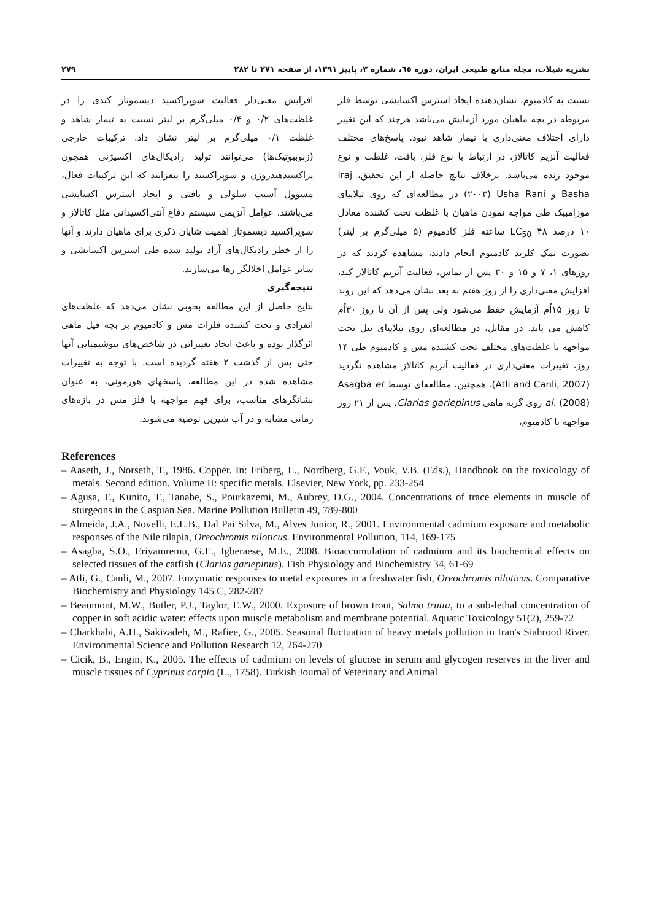نشریه شیلات، مجله منابع طبیعی ایران، دوره ٦٥، شماره ٣، پاییز ١٣٩١، از صفحه ٢٧١ تا ٢٨٢ ٢٧٩
نسبت به کادمیوم، نشان‌دهنده ایجاد استرس اکسایشی توسط فلز مربوطه در بچه ماهیان مورد آزمایش می‌باشد هرچند که این تغییر دارای اختلاف معنی‌داری با تیمار شاهد نبود. پاسخ‌های مختلف فعالیت آنزیم کاتالاز، در ارتباط با نوع فلز، بافت، غلظت و نوع موجود زنده می‌باشد. برخلاف نتایج حاصله از این تحقیق، iraj Basha و Usha Rani (٢٠٠٣) در مطالعه‌ای که روی تیلاپیای موزامبیک طی مواجه نمودن ماهیان با غلظت تحت کشنده معادل ١٠ درصد LC<sub>50</sub> ۴٨ ساعته فلز کادمیوم (۵ میلی‌گرم بر لیتر) بصورت نمک کلرید کادمیوم انجام دادند، مشاهده کردند که در روزهای ١، ٧ و ١۵ و ٣٠ پس از تماس، فعالیت آنزیم کاتالاز کبد، افزایش معنی‌داری را از روز هفتم به بعد نشان می‌دهد که این روند تا روز ١۵اُم آزمایش حفظ می‌شود ولی پس از آن تا روز ٣٠اُم کاهش می یابد. در مقابل، در مطالعه‌ای روی تیلاپیای نیل تحت مواجهه با غلظت‌های مختلف تحت کشنده مس و کادمیوم طی ١۴ روز، تغییرات معنی‌داری در فعالیت آنزیم کاتالاز مشاهده نگردید (Atli and Canli, 2007). همچنین، مطالعه‌ای توسط Asagba et al. (2008) روی گربه ماهی Clarias gariepinus، پس از ٢١ روز مواجهه با کادمیوم،
افزایش معنی‌دار فعالیت سوپراکسید دیسموتاز کبدی را در غلظت‌های ٠/٢ و ٠/۴ میلی‌گرم بر لیتر نسبت به تیمار شاهد و غلظت ٠/١ میلی‌گرم بر لیتر نشان داد. ترکیبات خارجی (زنوبیوتیک‌ها) می‌توانند تولید رادیکال‌های اکسیژنی همچون پراکسیدهیدروژن و سوپراکسید را بیفزایند که این ترکیبات فعال، مسوول آسیب سلولی و بافتی و ایجاد استرس اکسایشی می‌باشند. عوامل آنزیمی سیستم دفاع آنتی‌اکسیدانی مثل کاتالاز و سوپراکسید دیسموتاز اهمیت شایان ذکری برای ماهیان دارند و آنها را از خطر رادیکال‌های آزاد تولید شده طی استرس اکسایشی و سایر عوامل اخلالگر رها می‌سازند.
نتیجه‌گیری
نتایج حاصل از این مطالعه بخوبی نشان می‌دهد که غلظت‌های انفرادی و تحت کشنده فلزات مس و کادمیوم بر بچه فیل ماهی اثرگذار بوده و باعث ایجاد تغییراتی در شاخص‌های بیوشیمیایی آنها حتی پس از گذشت ٢ هفته گردیده است. با توجه به تغییرات مشاهده شده در این مطالعه، پاسخهای هورمونی، به عنوان نشانگرهای مناسب، برای فهم مواجهه با فلز مس در بازه‌های زمانی مشابه و در آب شیرین توصیه می‌شوند.
References
– Aaseth, J., Norseth, T., 1986. Copper. In: Friberg, L., Nordberg, G.F., Vouk, V.B. (Eds.), Handbook on the toxicology of metals. Second edition. Volume II: specific metals. Elsevier, New York, pp. 233-254
– Agusa, T., Kunito, T., Tanabe, S., Pourkazemi, M., Aubrey, D.G., 2004. Concentrations of trace elements in muscle of sturgeons in the Caspian Sea. Marine Pollution Bulletin 49, 789-800
– Almeida, J.A., Novelli, E.L.B., Dal Pai Silva, M., Alves Junior, R., 2001. Environmental cadmium exposure and metabolic responses of the Nile tilapia, Oreochromis niloticus. Environmental Pollution, 114, 169-175
– Asagba, S.O., Eriyamremu, G.E., Igberaese, M.E., 2008. Bioaccumulation of cadmium and its biochemical effects on selected tissues of the catfish (Clarias gariepinus). Fish Physiology and Biochemistry 34, 61-69
– Atli, G., Canli, M., 2007. Enzymatic responses to metal exposures in a freshwater fish, Oreochromis niloticus. Comparative Biochemistry and Physiology 145 C, 282-287
– Beaumont, M.W., Butler, P.J., Taylor, E.W., 2000. Exposure of brown trout, Salmo trutta, to a sub-lethal concentration of copper in soft acidic water: effects upon muscle metabolism and membrane potential. Aquatic Toxicology 51(2), 259-72
– Charkhabi, A.H., Sakizadeh, M., Rafiee, G., 2005. Seasonal fluctuation of heavy metals pollution in Iran's Siahrood River. Environmental Science and Pollution Research 12, 264-270
– Cicik, B., Engin, K., 2005. The effects of cadmium on levels of glucose in serum and glycogen reserves in the liver and muscle tissues of Cyprinus carpio (L., 1758). Turkish Journal of Veterinary and Animal